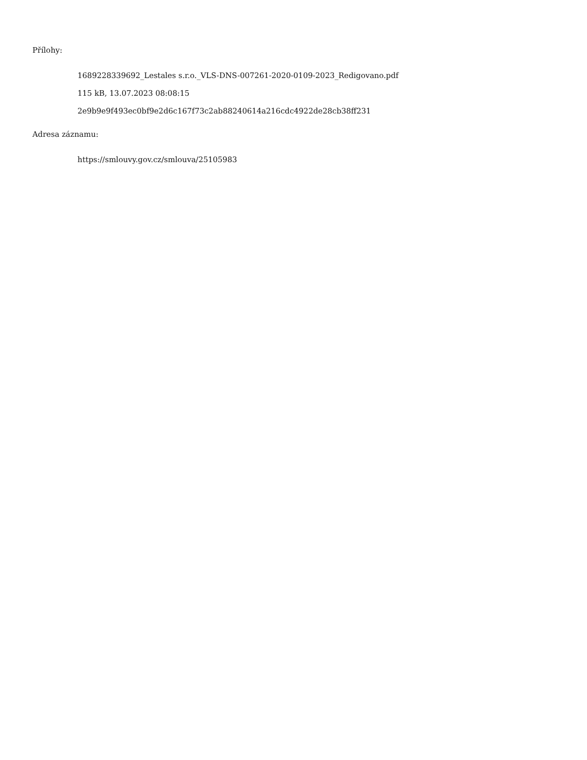Přílohy:
1689228339692_Lestales s.r.o._VLS-DNS-007261-2020-0109-2023_Redigovano.pdf
115 kB, 13.07.2023 08:08:15
2e9b9e9f493ec0bf9e2d6c167f73c2ab88240614a216cdc4922de28cb38ff231
Adresa záznamu:
https://smlouvy.gov.cz/smlouva/25105983